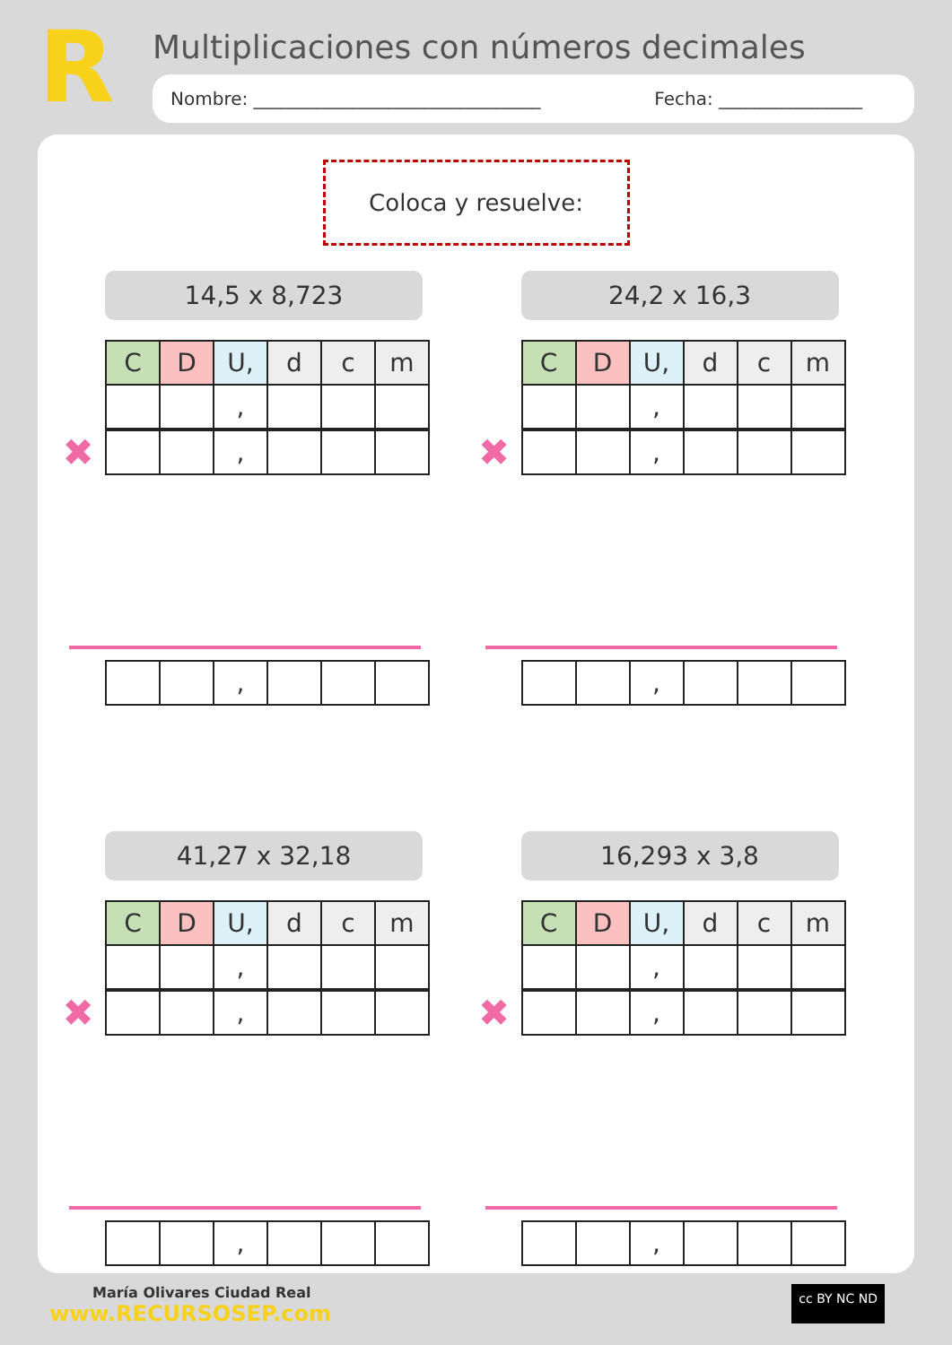R
Multiplicaciones con números decimales
Nombre: ________________________________ Fecha: ________________
Coloca y resuelve:
14,5 x 8,723
| C | D | U, | d | c | m |
| | | , | | | |
✖
| | | , | | | |
| | | , | | | |
24,2 x 16,3
| C | D | U, | d | c | m |
| | | , | | | |
✖
| | | , | | | |
| | | , | | | |
41,27 x 32,18
| C | D | U, | d | c | m |
| | | , | | | |
✖
| | | , | | | |
| | | , | | | |
16,293 x 3,8
| C | D | U, | d | c | m |
| | | , | | | |
✖
| | | , | | | |
| | | , | | | |
María Olivares Ciudad Real
www.RECURSOSEP.com
cc BY NC ND